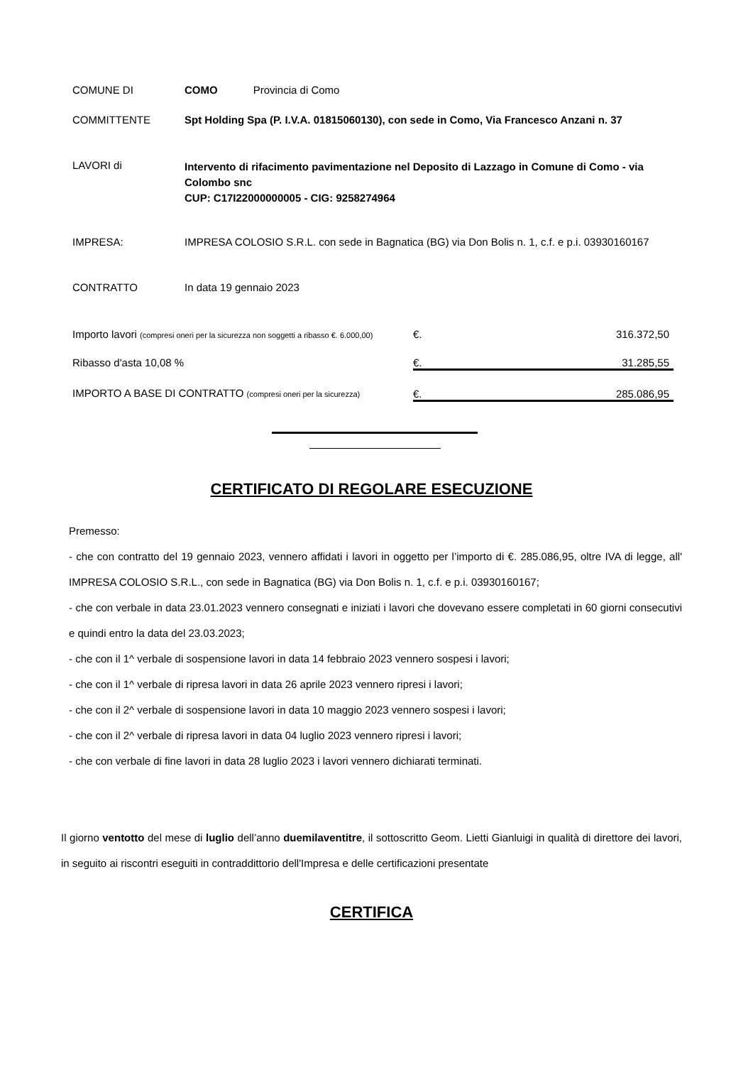| COMUNE DI | COMO Provincia di Como |
| COMMITTENTE | Spt Holding Spa (P. I.V.A. 01815060130), con sede in Como, Via Francesco Anzani n. 37 |
| LAVORI di | Intervento di rifacimento pavimentazione nel Deposito di Lazzago in Comune di Como - via Colombo snc CUP: C17I22000000005 - CIG: 9258274964 |
| IMPRESA: | IMPRESA COLOSIO S.R.L. con sede in Bagnatica (BG) via Don Bolis n. 1, c.f. e p.i. 03930160167 |
| CONTRATTO | In data 19 gennaio 2023 |
| Importo lavori (compresi oneri per la sicurezza non soggetti a ribasso €. 6.000,00) | €. | 316.372,50 |
| Ribasso d'asta 10,08 % | €. | 31.285,55 |
| IMPORTO A BASE DI CONTRATTO (compresi oneri per la sicurezza) | €. | 285.086,95 |
CERTIFICATO DI REGOLARE ESECUZIONE
Premesso:
- che con contratto del 19 gennaio 2023, vennero affidati i lavori in oggetto per l’importo di €. 285.086,95, oltre IVA di legge, all' IMPRESA COLOSIO S.R.L., con sede in Bagnatica (BG) via Don Bolis n. 1, c.f. e p.i. 03930160167;
- che con verbale in data 23.01.2023 vennero consegnati e iniziati i lavori che dovevano essere completati in 60 giorni consecutivi e quindi entro la data del 23.03.2023;
- che con il 1^ verbale di sospensione lavori in data 14 febbraio 2023 vennero sospesi i lavori;
- che con il 1^ verbale di ripresa lavori in data 26 aprile 2023 vennero ripresi i lavori;
- che con il 2^ verbale di sospensione lavori in data 10 maggio 2023 vennero sospesi i lavori;
- che con il 2^ verbale di ripresa lavori in data 04 luglio 2023 vennero ripresi i lavori;
- che con verbale di fine lavori in data 28 luglio 2023 i lavori vennero dichiarati terminati.
Il giorno ventotto del mese di luglio dell’anno duemilaventitre, il sottoscritto Geom. Lietti Gianluigi in qualità di direttore dei lavori, in seguito ai riscontri eseguiti in contraddittorio dell'Impresa e delle certificazioni presentate
CERTIFICA